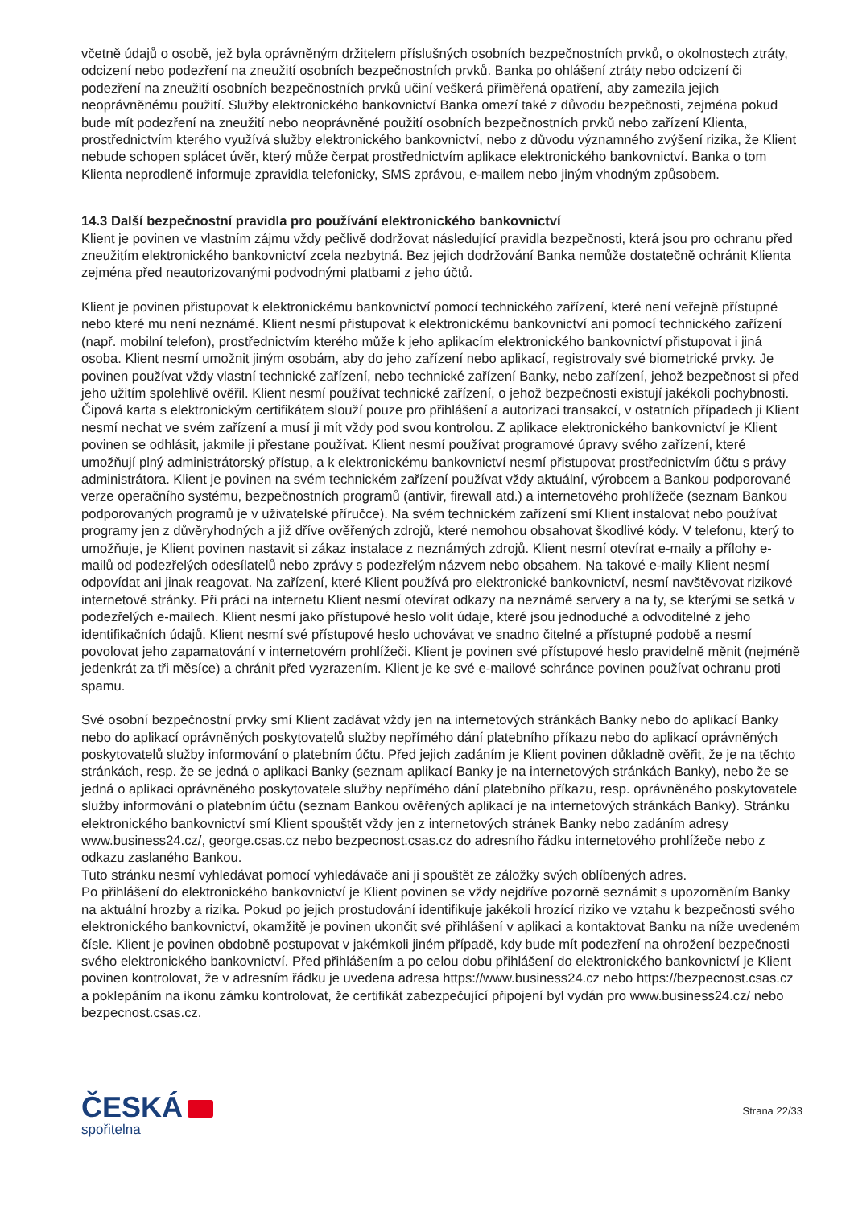včetně údajů o osobě, jež byla oprávněným držitelem příslušných osobních bezpečnostních prvků, o okolnostech ztráty, odcizení nebo podezření na zneužití osobních bezpečnostních prvků. Banka po ohlášení ztráty nebo odcizení či podezření na zneužití osobních bezpečnostních prvků učiní veškerá přiměřená opatření, aby zamezila jejich neoprávněnému použití. Služby elektronického bankovnictví Banka omezí také z důvodu bezpečnosti, zejména pokud bude mít podezření na zneužití nebo neoprávněné použití osobních bezpečnostních prvků nebo zařízení Klienta, prostřednictvím kterého využívá služby elektronického bankovnictví, nebo z důvodu významného zvýšení rizika, že Klient nebude schopen splácet úvěr, který může čerpat prostřednictvím aplikace elektronického bankovnictví. Banka o tom Klienta neprodleně informuje zpravidla telefonicky, SMS zprávou, e-mailem nebo jiným vhodným způsobem.
14.3 Další bezpečnostní pravidla pro používání elektronického bankovnictví
Klient je povinen ve vlastním zájmu vždy pečlivě dodržovat následující pravidla bezpečnosti, která jsou pro ochranu před zneužitím elektronického bankovnictví zcela nezbytná. Bez jejich dodržování Banka nemůže dostatečně ochránit Klienta zejména před neautorizovanými podvodnými platbami z jeho účtů.
Klient je povinen přistupovat k elektronickému bankovnictví pomocí technického zařízení, které není veřejně přístupné nebo které mu není neznámé. Klient nesmí přistupovat k elektronickému bankovnictví ani pomocí technického zařízení (např. mobilní telefon), prostřednictvím kterého může k jeho aplikacím elektronického bankovnictví přistupovat i jiná osoba. Klient nesmí umožnit jiným osobám, aby do jeho zařízení nebo aplikací, registrovaly své biometrické prvky. Je povinen používat vždy vlastní technické zařízení, nebo technické zařízení Banky, nebo zařízení, jehož bezpečnost si před jeho užitím spolehlivě ověřil. Klient nesmí používat technické zařízení, o jehož bezpečnosti existují jakékoli pochybnosti. Čipová karta s elektronickým certifikátem slouží pouze pro přihlášení a autorizaci transakcí, v ostatních případech ji Klient nesmí nechat ve svém zařízení a musí ji mít vždy pod svou kontrolou. Z aplikace elektronického bankovnictví je Klient povinen se odhlásit, jakmile ji přestane používat. Klient nesmí používat programové úpravy svého zařízení, které umožňují plný administrátorský přístup, a k elektronickému bankovnictví nesmí přistupovat prostřednictvím účtu s právy administrátora. Klient je povinen na svém technickém zařízení používat vždy aktuální, výrobcem a Bankou podporované verze operačního systému, bezpečnostních programů (antivir, firewall atd.) a internetového prohlížeče (seznam Bankou podporovaných programů je v uživatelské příručce). Na svém technickém zařízení smí Klient instalovat nebo používat programy jen z důvěryhodných a již dříve ověřených zdrojů, které nemohou obsahovat škodlivé kódy. V telefonu, který to umožňuje, je Klient povinen nastavit si zákaz instalace z neznámých zdrojů. Klient nesmí otevírat e-maily a přílohy e-mailů od podezřelých odesílatelů nebo zprávy s podezřelým názvem nebo obsahem. Na takové e-maily Klient nesmí odpovídat ani jinak reagovat. Na zařízení, které Klient používá pro elektronické bankovnictví, nesmí navštěvovat rizikové internetové stránky. Při práci na internetu Klient nesmí otevírat odkazy na neznámé servery a na ty, se kterými se setká v podezřelých e-mailech. Klient nesmí jako přístupové heslo volit údaje, které jsou jednoduché a odvoditelné z jeho identifikačních údajů. Klient nesmí své přístupové heslo uchovávat ve snadno čitelné a přístupné podobě a nesmí povolovat jeho zapamatování v internetovém prohlížeči. Klient je povinen své přístupové heslo pravidelně měnit (nejméně jedenkrát za tři měsíce) a chránit před vyzrazením. Klient je ke své e-mailové schránce povinen používat ochranu proti spamu.
Své osobní bezpečnostní prvky smí Klient zadávat vždy jen na internetových stránkách Banky nebo do aplikací Banky nebo do aplikací oprávněných poskytovatelů služby nepřímého dání platebního příkazu nebo do aplikací oprávněných poskytovatelů služby informování o platebním účtu. Před jejich zadáním je Klient povinen důkladně ověřit, že je na těchto stránkách, resp. že se jedná o aplikaci Banky (seznam aplikací Banky je na internetových stránkách Banky), nebo že se jedná o aplikaci oprávněného poskytovatele služby nepřímého dání platebního příkazu, resp. oprávněného poskytovatele služby informování o platebním účtu (seznam Bankou ověřených aplikací je na internetových stránkách Banky). Stránku elektronického bankovnictví smí Klient spouštět vždy jen z internetových stránek Banky nebo zadáním adresy www.business24.cz/, george.csas.cz nebo bezpecnost.csas.cz do adresního řádku internetového prohlížeče nebo z odkazu zaslaného Bankou.
Tuto stránku nesmí vyhledávat pomocí vyhledávače ani ji spouštět ze záložky svých oblíbených adres.
Po přihlášení do elektronického bankovnictví je Klient povinen se vždy nejdříve pozorně seznámit s upozorněním Banky na aktuální hrozby a rizika. Pokud po jejich prostudování identifikuje jakékoli hrozící riziko ve vztahu k bezpečnosti svého elektronického bankovnictví, okamžitě je povinen ukončit své přihlášení v aplikaci a kontaktovat Banku na níže uvedeném čísle. Klient je povinen obdobně postupovat v jakémkoli jiném případě, kdy bude mít podezření na ohrožení bezpečnosti svého elektronického bankovnictví. Před přihlášením a po celou dobu přihlášení do elektronického bankovnictví je Klient povinen kontrolovat, že v adresním řádku je uvedena adresa https://www.business24.cz nebo https://bezpecnost.csas.cz a poklepáním na ikonu zámku kontrolovat, že certifikát zabezpečující připojení byl vydán pro www.business24.cz/ nebo bezpecnost.csas.cz.
ČESKÁ
spořitelna
Strana 22/33